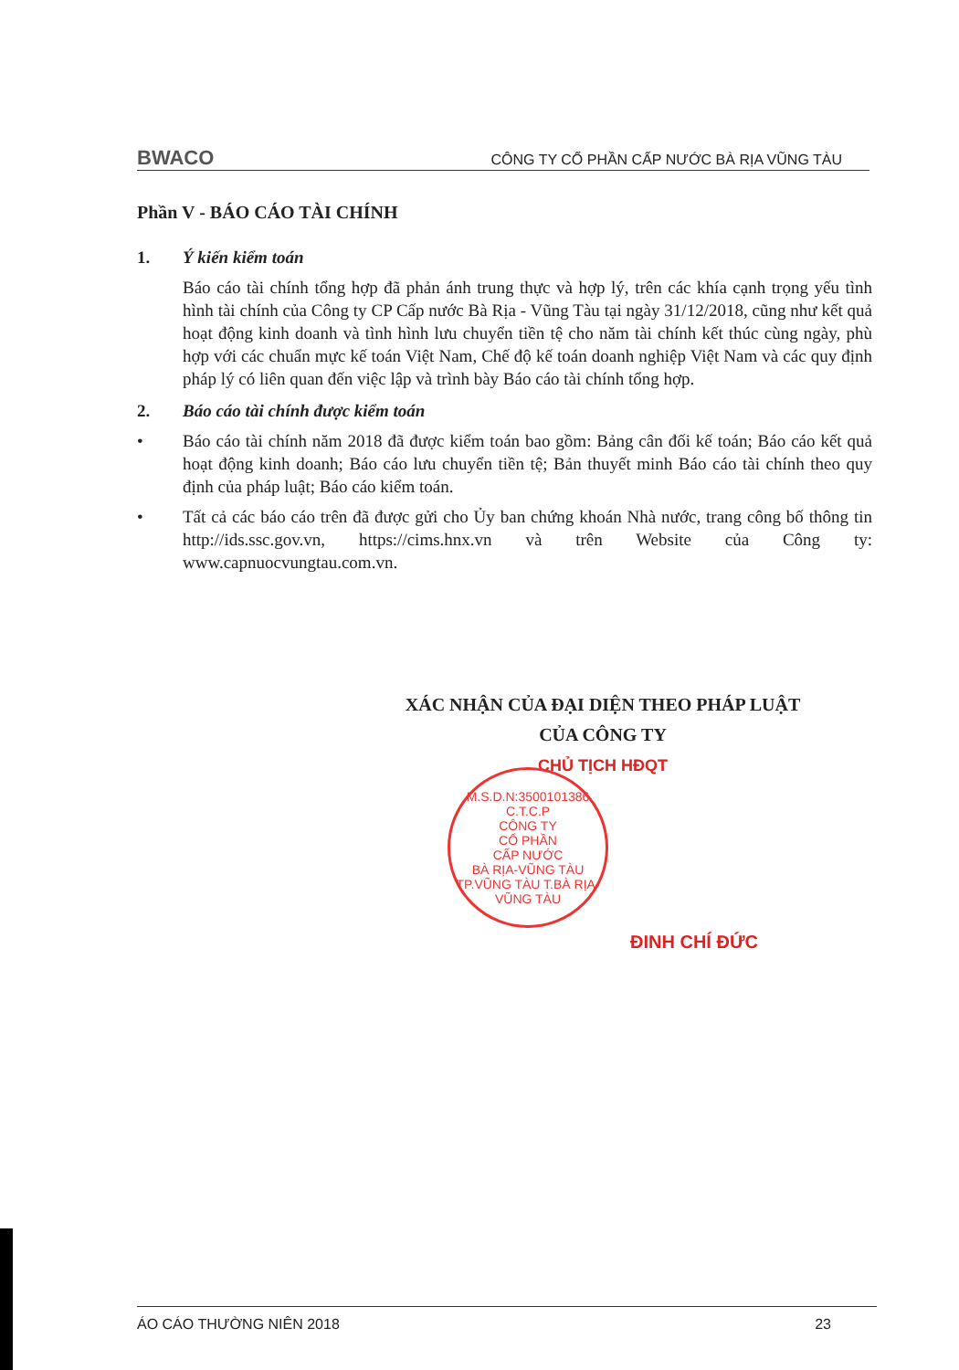BWACO CÔNG TY CỔ PHẦN CẤP NƯỚC BÀ RỊA VŨNG TÀU
Phần V - BÁO CÁO TÀI CHÍNH
1. Ý kiến kiểm toán
Báo cáo tài chính tổng hợp đã phản ánh trung thực và hợp lý, trên các khía cạnh trọng yếu tình hình tài chính của Công ty CP Cấp nước Bà Rịa - Vũng Tàu tại ngày 31/12/2018, cũng như kết quả hoạt động kinh doanh và tình hình lưu chuyển tiền tệ cho năm tài chính kết thúc cùng ngày, phù hợp với các chuẩn mực kế toán Việt Nam, Chế độ kế toán doanh nghiệp Việt Nam và các quy định pháp lý có liên quan đến việc lập và trình bày Báo cáo tài chính tổng hợp.
2. Báo cáo tài chính được kiểm toán
• Báo cáo tài chính năm 2018 đã được kiểm toán bao gồm: Bảng cân đối kế toán; Báo cáo kết quả hoạt động kinh doanh; Báo cáo lưu chuyển tiền tệ; Bản thuyết minh Báo cáo tài chính theo quy định của pháp luật; Báo cáo kiểm toán.
• Tất cả các báo cáo trên đã được gửi cho Ủy ban chứng khoán Nhà nước, trang công bố thông tin http://ids.ssc.gov.vn, https://cims.hnx.vn và trên Website của Công ty: www.capnuocvungtau.com.vn.
XÁC NHẬN CỦA ĐẠI DIỆN THEO PHÁP LUẬT
CỦA CÔNG TY
CHỦ TỊCH HĐQT
M.S.D.N:3500101386 C.T.C.P
CÔNG TY
CỔ PHẦN
CẤP NƯỚC
BÀ RỊA-VŨNG TÀU
TP.VŨNG TÀU T.BÀ RỊA-VŨNG TÀU
ĐINH CHÍ ĐỨC
ÁO CÁO THƯỜNG NIÊN 2018 23